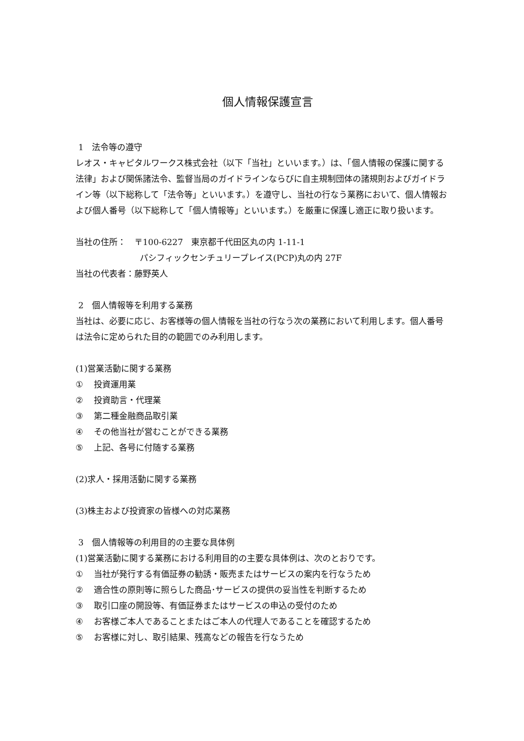個人情報保護宣言
1　法令等の遵守
レオス・キャピタルワークス株式会社（以下「当社」といいます。）は、「個人情報の保護に関する法律」および関係諸法令、監督当局のガイドラインならびに自主規制団体の諸規則およびガイドライン等（以下総称して「法令等」といいます。）を遵守し、当社の行なう業務において、個人情報および個人番号（以下総称して「個人情報等」といいます。）を厳重に保護し適正に取り扱います。
当社の住所：　〒100-6227　東京都千代田区丸の内 1-11-1
パシフィックセンチュリープレイス(PCP)丸の内 27F
当社の代表者：藤野英人
2　個人情報等を利用する業務
当社は、必要に応じ、お客様等の個人情報を当社の行なう次の業務において利用します。個人番号は法令に定められた目的の範囲でのみ利用します。
(1)営業活動に関する業務
① 投資運用業
② 投資助言・代理業
③ 第二種金融商品取引業
④ その他当社が営むことができる業務
⑤ 上記、各号に付随する業務
(2)求人・採用活動に関する業務
(3)株主および投資家の皆様への対応業務
3　個人情報等の利用目的の主要な具体例
(1)営業活動に関する業務における利用目的の主要な具体例は、次のとおりです。
① 当社が発行する有価証券の勧誘・販売またはサービスの案内を行なうため
② 適合性の原則等に照らした商品･サービスの提供の妥当性を判断するため
③ 取引口座の開設等、有価証券またはサービスの申込の受付のため
④ お客様ご本人であることまたはご本人の代理人であることを確認するため
⑤ お客様に対し、取引結果、残高などの報告を行なうため